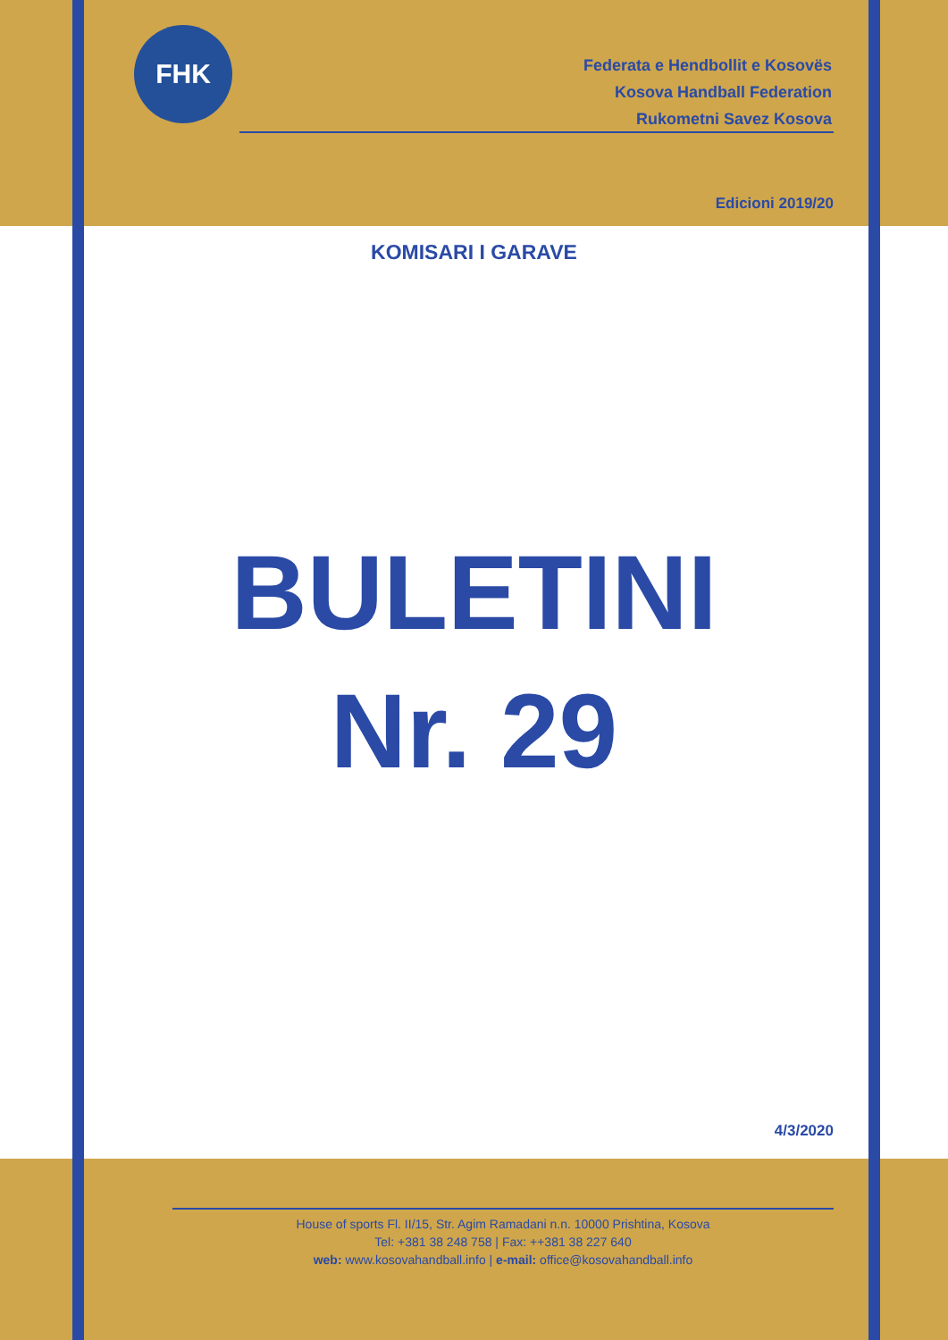FHK
Federata e Hendbollit e Kosovës
Kosova Handball Federation
Rukometni Savez Kosova
Edicioni 2019/20
KOMISARI I GARAVE
BULETINI
Nr. 29
4/3/2020
House of sports Fl. II/15, Str. Agim Ramadani n.n. 10000 Prishtina, Kosova
Tel: +381 38 248 758 | Fax: ++381 38 227 640
web: www.kosovahandball.info | e-mail: office@kosovahandball.info